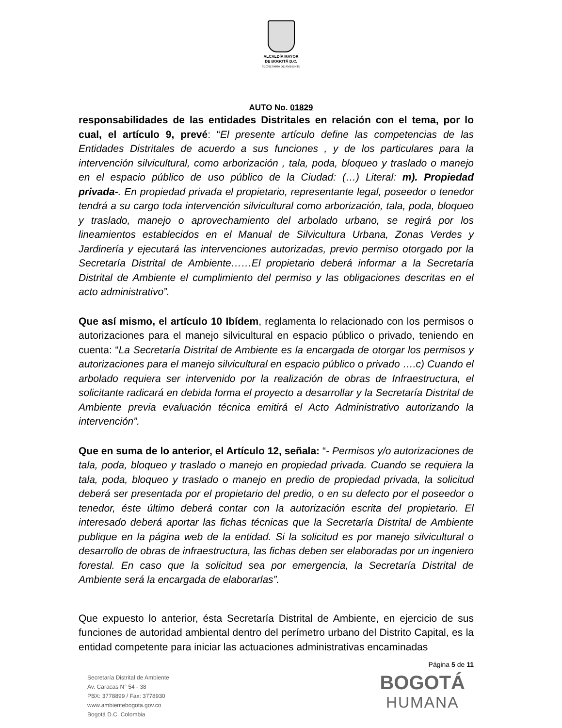ALCALDÍA MAYOR
DE BOGOTÁ D.C.
SECRETARÍA DE AMBIENTE
AUTO No. 01829
responsabilidades de las entidades Distritales en relación con el tema, por lo cual, el artículo 9, prevé: “El presente artículo define las competencias de las Entidades Distritales de acuerdo a sus funciones , y de los particulares para la intervención silvicultural, como arborización , tala, poda, bloqueo y traslado o manejo en el espacio público de uso público de la Ciudad: (…) Literal: m). Propiedad privada-. En propiedad privada el propietario, representante legal, poseedor o tenedor tendrá a su cargo toda intervención silvicultural como arborización, tala, poda, bloqueo y traslado, manejo o aprovechamiento del arbolado urbano, se regirá por los lineamientos establecidos en el Manual de Silvicultura Urbana, Zonas Verdes y Jardinería y ejecutará las intervenciones autorizadas, previo permiso otorgado por la Secretaría Distrital de Ambiente……El propietario deberá informar a la Secretaría Distrital de Ambiente el cumplimiento del permiso y las obligaciones descritas en el acto administrativo”.
Que así mismo, el artículo 10 Ibídem, reglamenta lo relacionado con los permisos o autorizaciones para el manejo silvicultural en espacio público o privado, teniendo en cuenta: “La Secretaría Distrital de Ambiente es la encargada de otorgar los permisos y autorizaciones para el manejo silvicultural en espacio público o privado ….c) Cuando el arbolado requiera ser intervenido por la realización de obras de Infraestructura, el solicitante radicará en debida forma el proyecto a desarrollar y la Secretaría Distrital de Ambiente previa evaluación técnica emitirá el Acto Administrativo autorizando la intervención”.
Que en suma de lo anterior, el Artículo 12, señala: “- Permisos y/o autorizaciones de tala, poda, bloqueo y traslado o manejo en propiedad privada. Cuando se requiera la tala, poda, bloqueo y traslado o manejo en predio de propiedad privada, la solicitud deberá ser presentada por el propietario del predio, o en su defecto por el poseedor o tenedor, éste último deberá contar con la autorización escrita del propietario. El interesado deberá aportar las fichas técnicas que la Secretaría Distrital de Ambiente publique en la página web de la entidad. Si la solicitud es por manejo silvicultural o desarrollo de obras de infraestructura, las fichas deben ser elaboradas por un ingeniero forestal. En caso que la solicitud sea por emergencia, la Secretaría Distrital de Ambiente será la encargada de elaborarlas”.
Que expuesto lo anterior, ésta Secretaría Distrital de Ambiente, en ejercicio de sus funciones de autoridad ambiental dentro del perímetro urbano del Distrito Capital, es la entidad competente para iniciar las actuaciones administrativas encaminadas
Página 5 de 11
Secretaría Distrital de Ambiente
Av. Caracas N° 54 - 38
PBX: 3778899 / Fax: 3778930
www.ambientebogota.gov.co
Bogotá D.C. Colombia
BOGOTÁ
HUMANA